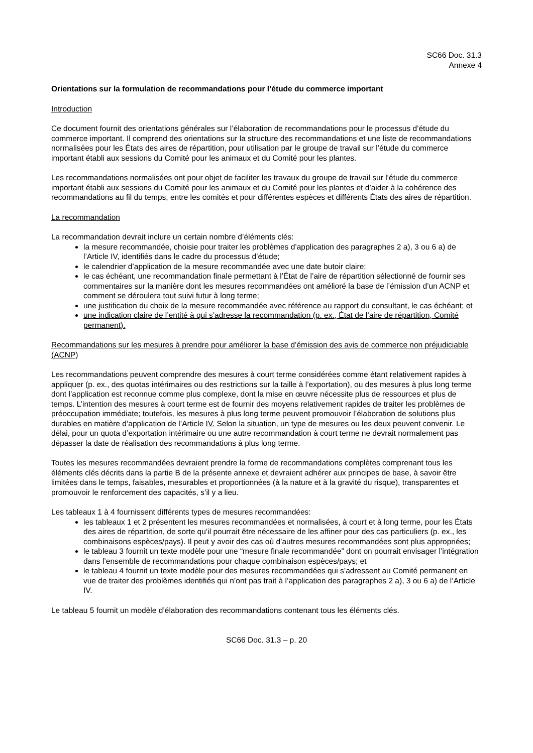SC66 Doc. 31.3
Annexe 4
Orientations sur la formulation de recommandations pour l’étude du commerce important
Introduction
Ce document fournit des orientations générales sur l’élaboration de recommandations pour le processus d’étude du commerce important. Il comprend des orientations sur la structure des recommandations et une liste de recommandations normalisées pour les États des aires de répartition, pour utilisation par le groupe de travail sur l’étude du commerce important établi aux sessions du Comité pour les animaux et du Comité pour les plantes.
Les recommandations normalisées ont pour objet de faciliter les travaux du groupe de travail sur l’étude du commerce important établi aux sessions du Comité pour les animaux et du Comité pour les plantes et d’aider à la cohérence des recommandations au fil du temps, entre les comités et pour différentes espèces et différents États des aires de répartition.
La recommandation
La recommandation devrait inclure un certain nombre d’éléments clés:
la mesure recommandée, choisie pour traiter les problèmes d’application des paragraphes 2 a), 3 ou 6 a) de l’Article IV, identifiés dans le cadre du processus d’étude;
le calendrier d’application de la mesure recommandée avec une date butoir claire;
le cas échéant, une recommandation finale permettant à l’État de l’aire de répartition sélectionné de fournir ses commentaires sur la manière dont les mesures recommandées ont amélioré la base de l’émission d’un ACNP et comment se déroulera tout suivi futur à long terme;
une justification du choix de la mesure recommandée avec référence au rapport du consultant, le cas échéant; et
une indication claire de l’entité à qui s’adresse la recommandation (p. ex., État de l’aire de répartition, Comité permanent).
Recommandations sur les mesures à prendre pour améliorer la base d’émission des avis de commerce non préjudiciable (ACNP)
Les recommandations peuvent comprendre des mesures à court terme considérées comme étant relativement rapides à appliquer (p. ex., des quotas intérimaires ou des restrictions sur la taille à l’exportation), ou des mesures à plus long terme dont l’application est reconnue comme plus complexe, dont la mise en œuvre nécessite plus de ressources et plus de temps. L’intention des mesures à court terme est de fournir des moyens relativement rapides de traiter les problèmes de préoccupation immédiate; toutefois, les mesures à plus long terme peuvent promouvoir l’élaboration de solutions plus durables en matière d’application de l’Article IV. Selon la situation, un type de mesures ou les deux peuvent convenir. Le délai, pour un quota d’exportation intérimaire ou une autre recommandation à court terme ne devrait normalement pas dépasser la date de réalisation des recommandations à plus long terme.
Toutes les mesures recommandées devraient prendre la forme de recommandations complètes comprenant tous les éléments clés décrits dans la partie B de la présente annexe et devraient adhérer aux principes de base, à savoir être limitées dans le temps, faisables, mesurables et proportionnées (à la nature et à la gravité du risque), transparentes et promouvoir le renforcement des capacités, s’il y a lieu.
Les tableaux 1 à 4 fournissent différents types de mesures recommandées:
les tableaux 1 et 2 présentent les mesures recommandées et normalisées, à court et à long terme, pour les États des aires de répartition, de sorte qu’il pourrait être nécessaire de les affiner pour des cas particuliers (p. ex., les combinaisons espèces/pays). Il peut y avoir des cas où d’autres mesures recommandées sont plus appropriées;
le tableau 3 fournit un texte modèle pour une “mesure finale recommandée” dont on pourrait envisager l’intégration dans l’ensemble de recommandations pour chaque combinaison espèces/pays; et
le tableau 4 fournit un texte modèle pour des mesures recommandées qui s’adressent au Comité permanent en vue de traiter des problèmes identifiés qui n’ont pas trait à l’application des paragraphes 2 a), 3 ou 6 a) de l’Article IV.
Le tableau 5 fournit un modèle d’élaboration des recommandations contenant tous les éléments clés.
SC66 Doc. 31.3 – p. 20